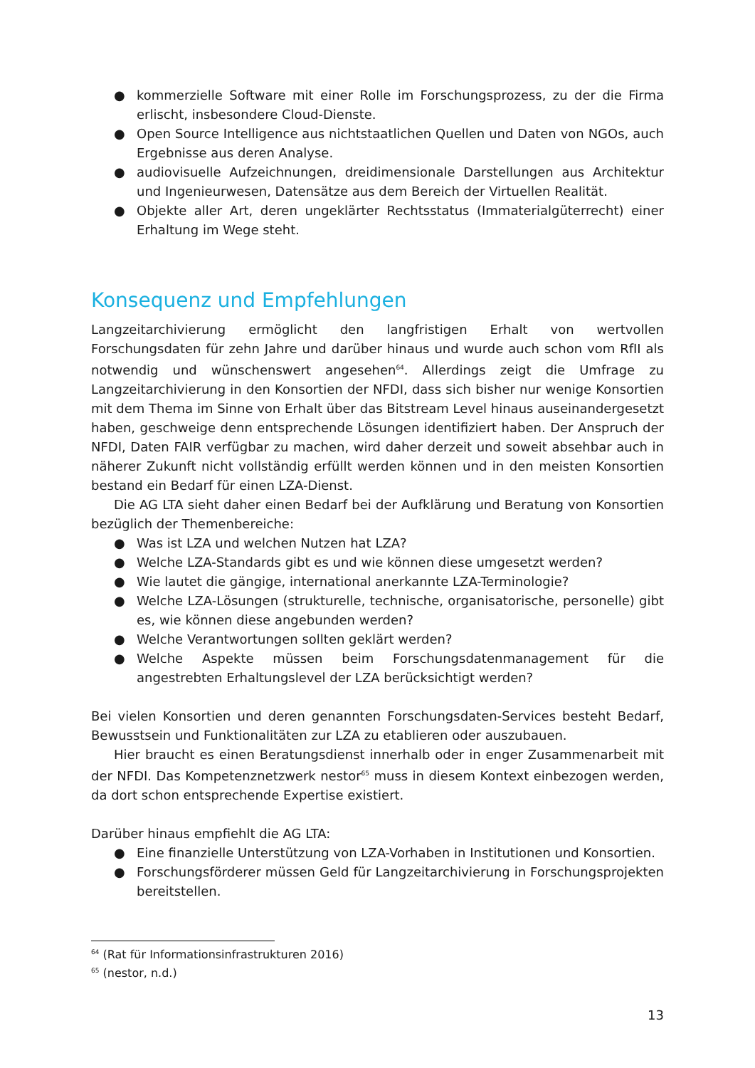● kommerzielle Software mit einer Rolle im Forschungsprozess, zu der die Firma erlischt, insbesondere Cloud-Dienste.
● Open Source Intelligence aus nichtstaatlichen Quellen und Daten von NGOs, auch Ergebnisse aus deren Analyse.
● audiovisuelle Aufzeichnungen, dreidimensionale Darstellungen aus Architektur und Ingenieurwesen, Datensätze aus dem Bereich der Virtuellen Realität.
● Objekte aller Art, deren ungeklärter Rechtsstatus (Immaterialgüterrecht) einer Erhaltung im Wege steht.
Konsequenz und Empfehlungen
Langzeitarchivierung ermöglicht den langfristigen Erhalt von wertvollen Forschungsdaten für zehn Jahre und darüber hinaus und wurde auch schon vom RfII als notwendig und wünschenswert angesehen<sup>64</sup>. Allerdings zeigt die Umfrage zu Langzeitarchivierung in den Konsortien der NFDI, dass sich bisher nur wenige Konsortien mit dem Thema im Sinne von Erhalt über das Bitstream Level hinaus auseinandergesetzt haben, geschweige denn entsprechende Lösungen identifiziert haben. Der Anspruch der NFDI, Daten FAIR verfügbar zu machen, wird daher derzeit und soweit absehbar auch in näherer Zukunft nicht vollständig erfüllt werden können und in den meisten Konsortien bestand ein Bedarf für einen LZA-Dienst.
Die AG LTA sieht daher einen Bedarf bei der Aufklärung und Beratung von Konsortien bezüglich der Themenbereiche:
● Was ist LZA und welchen Nutzen hat LZA?
● Welche LZA-Standards gibt es und wie können diese umgesetzt werden?
● Wie lautet die gängige, international anerkannte LZA-Terminologie?
● Welche LZA-Lösungen (strukturelle, technische, organisatorische, personelle) gibt es, wie können diese angebunden werden?
● Welche Verantwortungen sollten geklärt werden?
● Welche Aspekte müssen beim Forschungsdatenmanagement für die angestrebten Erhaltungslevel der LZA berücksichtigt werden?
Bei vielen Konsortien und deren genannten Forschungsdaten-Services besteht Bedarf, Bewusstsein und Funktionalitäten zur LZA zu etablieren oder auszubauen.
Hier braucht es einen Beratungsdienst innerhalb oder in enger Zusammenarbeit mit der NFDI. Das Kompetenznetzwerk nestor<sup>65</sup> muss in diesem Kontext einbezogen werden, da dort schon entsprechende Expertise existiert.
Darüber hinaus empfiehlt die AG LTA:
● Eine finanzielle Unterstützung von LZA-Vorhaben in Institutionen und Konsortien.
● Forschungsförderer müssen Geld für Langzeitarchivierung in Forschungsprojekten bereitstellen.
<sup>64</sup> (Rat für Informationsinfrastrukturen 2016)
<sup>65</sup> (nestor, n.d.)
13